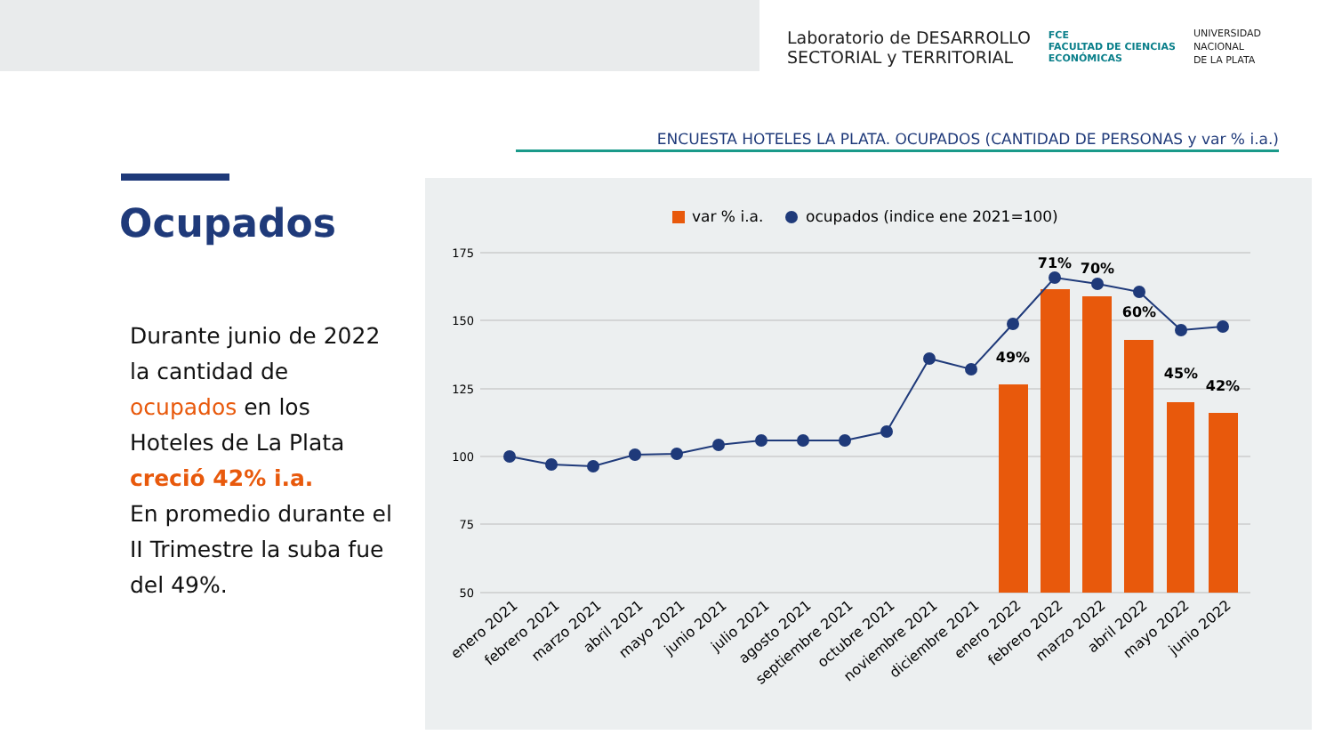Laboratorio de DESARROLLO
SECTORIAL y TERRITORIAL
FCE
FACULTAD DE CIENCIAS
ECONÓMICAS
UNIVERSIDAD
NACIONAL
DE LA PLATA
ENCUESTA HOTELES LA PLATA. OCUPADOS (CANTIDAD DE PERSONAS y var % i.a.)
Ocupados
Durante junio de 2022 la cantidad de ocupados en los Hoteles de La Plata creció 42% i.a.
En promedio durante el II Trimestre la suba fue del 49%.
var % i.a.
ocupados (indice ene 2021=100)
175
150
125
100
75
50
49%
71%
70%
60%
45%
42%
enero 2021
febrero 2021
marzo 2021
abril 2021
mayo 2021
junio 2021
julio 2021
agosto 2021
septiembre 2021
octubre 2021
noviembre 2021
diciembre 2021
enero 2022
febrero 2022
marzo 2022
abril 2022
mayo 2022
junio 2022